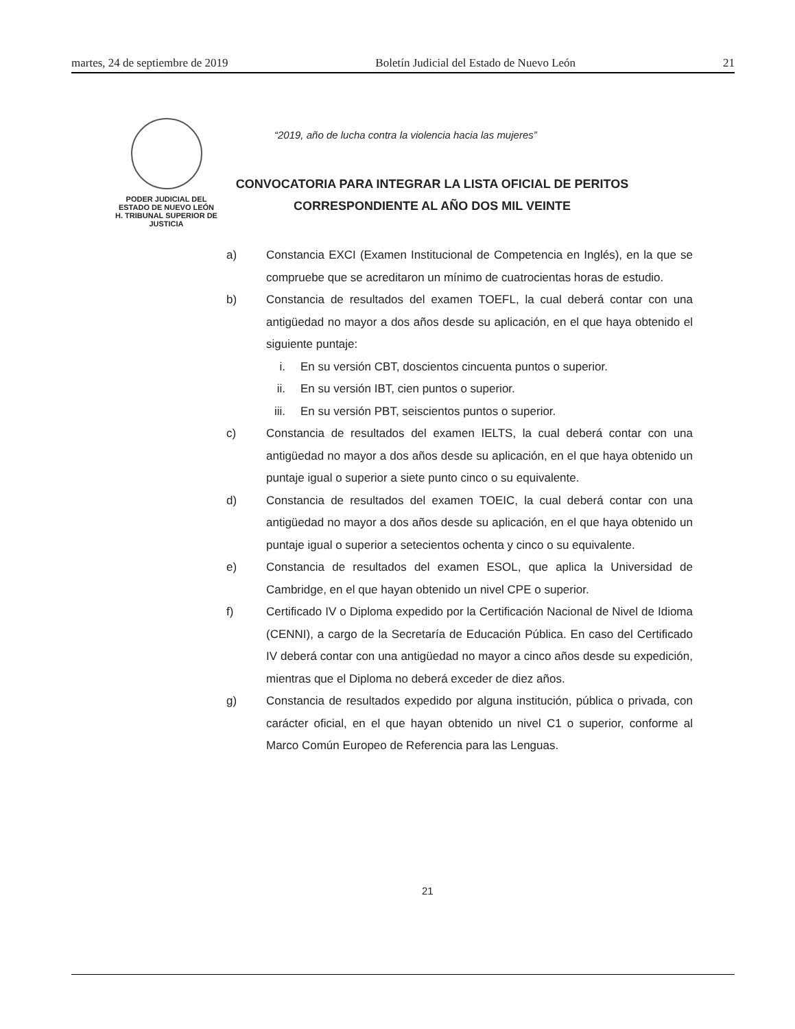martes, 24 de septiembre de 2019 Boletín Judicial del Estado de Nuevo León 21
PODER JUDICIAL DEL
ESTADO DE NUEVO LEÓN
H. TRIBUNAL SUPERIOR DE
JUSTICIA
“2019, año de lucha contra la violencia hacia las mujeres”
CONVOCATORIA PARA INTEGRAR LA LISTA OFICIAL DE PERITOS
CORRESPONDIENTE AL AÑO DOS MIL VEINTE
a) Constancia EXCI (Examen Institucional de Competencia en Inglés), en la que se compruebe que se acreditaron un mínimo de cuatrocientas horas de estudio.
b) Constancia de resultados del examen TOEFL, la cual deberá contar con una antigüedad no mayor a dos años desde su aplicación, en el que haya obtenido el siguiente puntaje:
i. En su versión CBT, doscientos cincuenta puntos o superior.
ii. En su versión IBT, cien puntos o superior.
iii. En su versión PBT, seiscientos puntos o superior.
c) Constancia de resultados del examen IELTS, la cual deberá contar con una antigüedad no mayor a dos años desde su aplicación, en el que haya obtenido un puntaje igual o superior a siete punto cinco o su equivalente.
d) Constancia de resultados del examen TOEIC, la cual deberá contar con una antigüedad no mayor a dos años desde su aplicación, en el que haya obtenido un puntaje igual o superior a setecientos ochenta y cinco o su equivalente.
e) Constancia de resultados del examen ESOL, que aplica la Universidad de Cambridge, en el que hayan obtenido un nivel CPE o superior.
f) Certificado IV o Diploma expedido por la Certificación Nacional de Nivel de Idioma (CENNI), a cargo de la Secretaría de Educación Pública. En caso del Certificado IV deberá contar con una antigüedad no mayor a cinco años desde su expedición, mientras que el Diploma no deberá exceder de diez años.
g) Constancia de resultados expedido por alguna institución, pública o privada, con carácter oficial, en el que hayan obtenido un nivel C1 o superior, conforme al Marco Común Europeo de Referencia para las Lenguas.
21